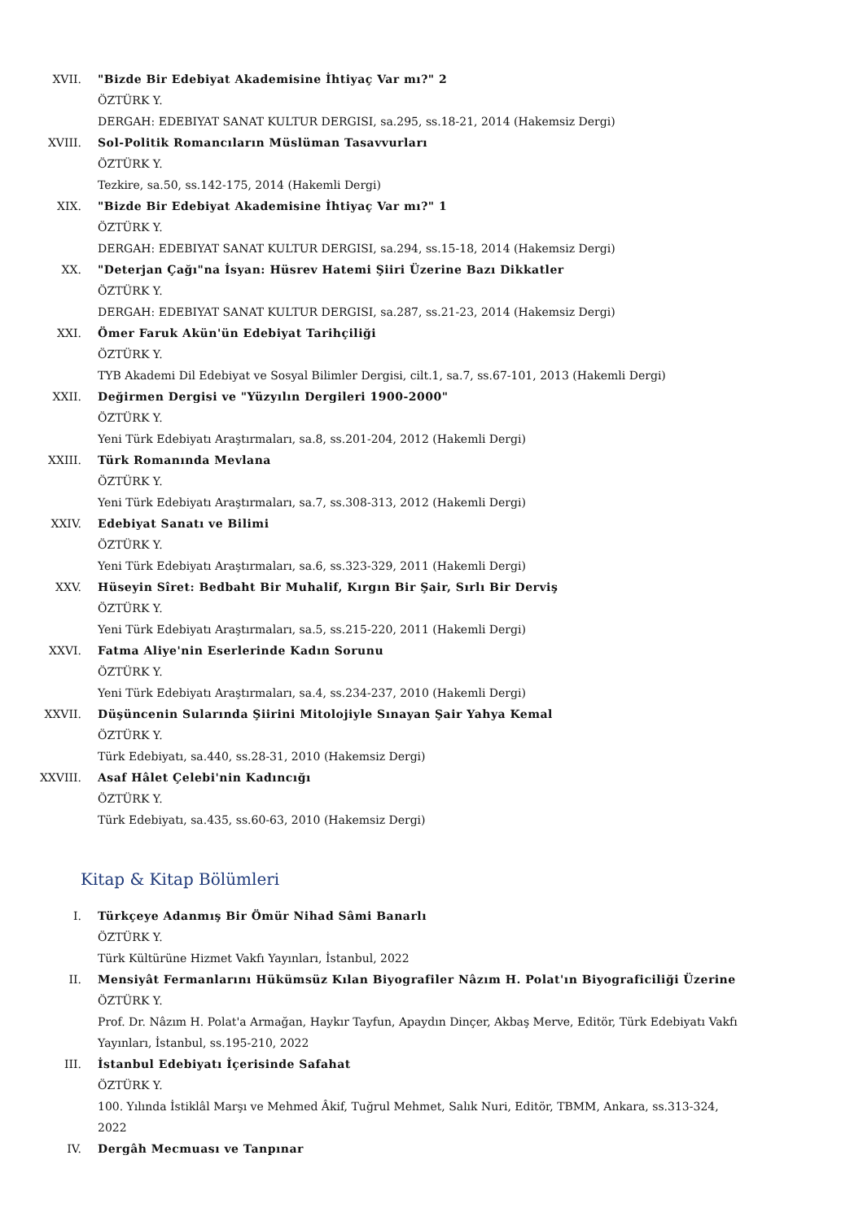XVII. "Bizde Bir Edebiyat Akademisine İhtiyaç Var mı?" 2
ÖZTÜRK Y.
DERGAH: EDEBIYAT SANAT KULTUR DERGISI, sa.295, ss.18-21, 2014 (Hakemsiz Dergi)
XVIII. Sol-Politik Romancıların Müslüman Tasavvurları
ÖZTÜRK Y.
Tezkire, sa.50, ss.142-175, 2014 (Hakemli Dergi)
XIX. "Bizde Bir Edebiyat Akademisine İhtiyaç Var mı?" 1
ÖZTÜRK Y.
DERGAH: EDEBIYAT SANAT KULTUR DERGISI, sa.294, ss.15-18, 2014 (Hakemsiz Dergi)
XX. "Deterjan Çağı"na İsyan: Hüsrev Hatemi Şiiri Üzerine Bazı Dikkatler
ÖZTÜRK Y.
DERGAH: EDEBIYAT SANAT KULTUR DERGISI, sa.287, ss.21-23, 2014 (Hakemsiz Dergi)
XXI. Ömer Faruk Akün'ün Edebiyat Tarihçiliği
ÖZTÜRK Y.
TYB Akademi Dil Edebiyat ve Sosyal Bilimler Dergisi, cilt.1, sa.7, ss.67-101, 2013 (Hakemli Dergi)
XXII. Değirmen Dergisi ve "Yüzyılın Dergileri 1900-2000"
ÖZTÜRK Y.
Yeni Türk Edebiyatı Araştırmaları, sa.8, ss.201-204, 2012 (Hakemli Dergi)
XXIII. Türk Romanında Mevlana
ÖZTÜRK Y.
Yeni Türk Edebiyatı Araştırmaları, sa.7, ss.308-313, 2012 (Hakemli Dergi)
XXIV. Edebiyat Sanatı ve Bilimi
ÖZTÜRK Y.
Yeni Türk Edebiyatı Araştırmaları, sa.6, ss.323-329, 2011 (Hakemli Dergi)
XXV. Hüseyin Sîret: Bedbaht Bir Muhalif, Kırgın Bir Şair, Sırlı Bir Derviş
ÖZTÜRK Y.
Yeni Türk Edebiyatı Araştırmaları, sa.5, ss.215-220, 2011 (Hakemli Dergi)
XXVI. Fatma Aliye'nin Eserlerinde Kadın Sorunu
ÖZTÜRK Y.
Yeni Türk Edebiyatı Araştırmaları, sa.4, ss.234-237, 2010 (Hakemli Dergi)
XXVII. Düşüncenin Sularında Şiirini Mitolojiyle Sınayan Şair Yahya Kemal
ÖZTÜRK Y.
Türk Edebiyatı, sa.440, ss.28-31, 2010 (Hakemsiz Dergi)
XXVIII. Asaf Hâlet Çelebi'nin Kadıncığı
ÖZTÜRK Y.
Türk Edebiyatı, sa.435, ss.60-63, 2010 (Hakemsiz Dergi)
Kitap & Kitap Bölümleri
I. Türkçeye Adanmış Bir Ömür Nihad Sâmi Banarlı
ÖZTÜRK Y.
Türk Kültürüne Hizmet Vakfı Yayınları, İstanbul, 2022
II. Mensiyât Fermanlarını Hükümsüz Kılan Biyografiler Nâzım H. Polat'ın Biyograficiliği Üzerine
ÖZTÜRK Y.
Prof. Dr. Nâzım H. Polat'a Armağan, Haykır Tayfun, Apaydın Dinçer, Akbaş Merve, Editör, Türk Edebiyatı Vakfı Yayınları, İstanbul, ss.195-210, 2022
III. İstanbul Edebiyatı İçerisinde Safahat
ÖZTÜRK Y.
100. Yılında İstiklâl Marşı ve Mehmed Âkif, Tuğrul Mehmet, Salık Nuri, Editör, TBMM, Ankara, ss.313-324, 2022
IV. Dergâh Mecmuası ve Tanpınar